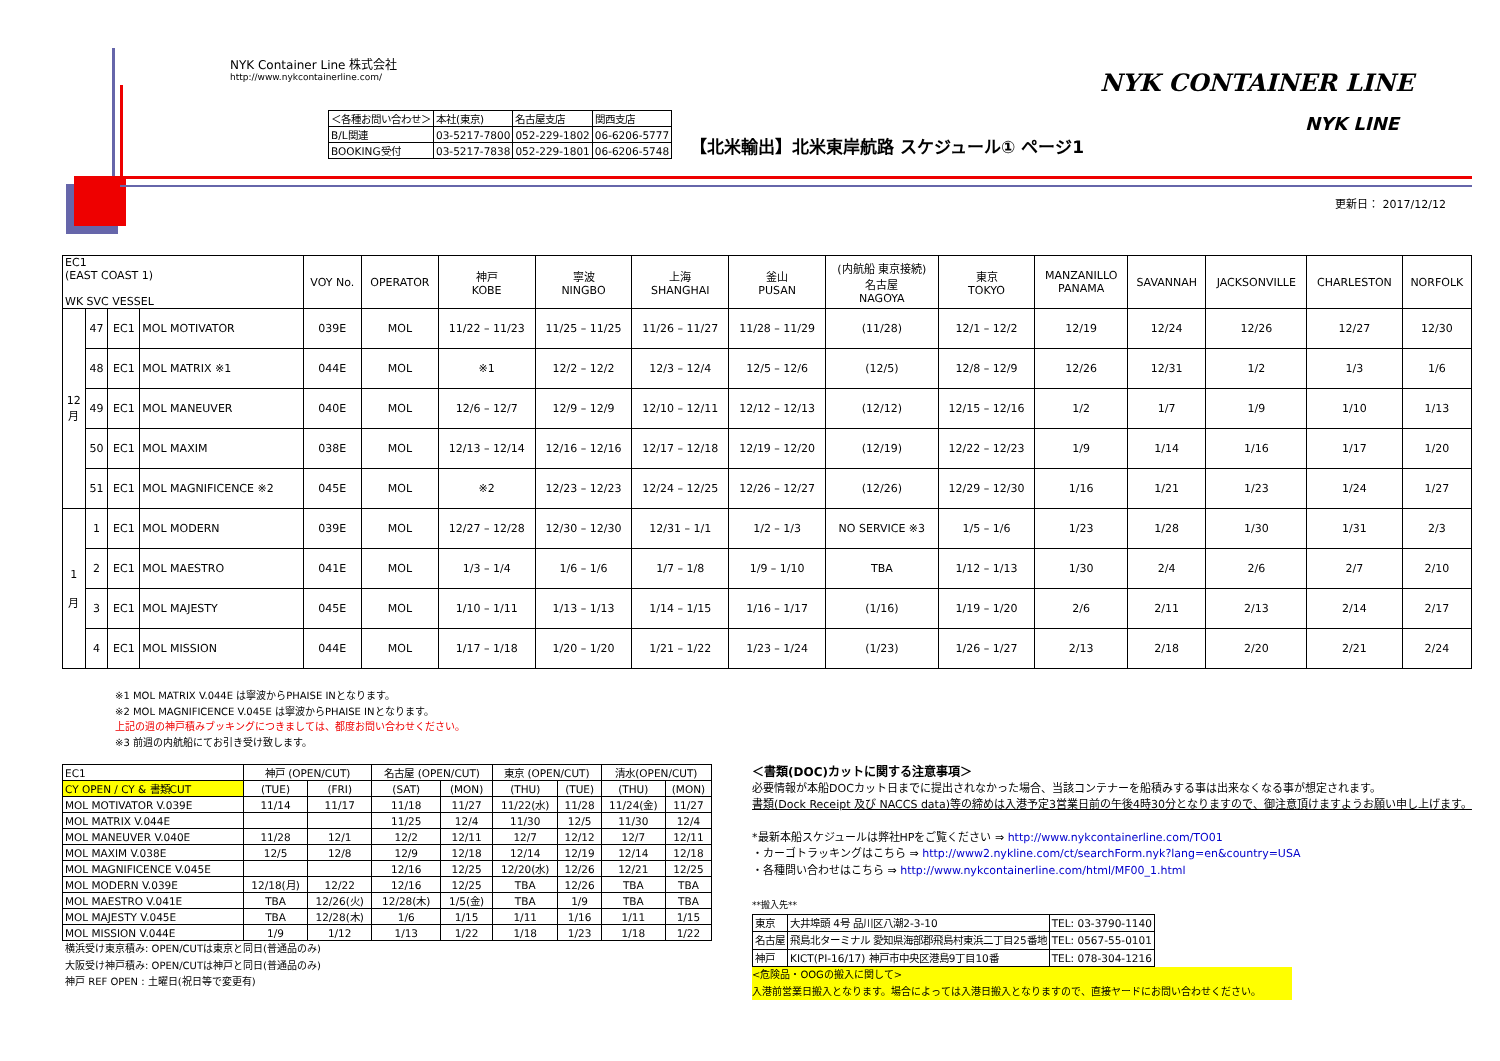NYK Container Line 株式会社
http://www.nykcontainerline.com/
| ＜各種お問い合わせ＞ | 本社(東京) | 名古屋支店 | 関西支店 |
| B/L関連 | 03-5217-7800 | 052-229-1802 | 06-6206-5777 |
| BOOKING受付 | 03-5217-7838 | 052-229-1801 | 06-6206-5748 |
【北米輸出】北米東岸航路 スケジュール① ページ1
NYK CONTAINER LINE
NYK LINE
更新日： 2017/12/12
| EC1 (EAST COAST 1) WK SVC VESSEL | | | | VOY No. | OPERATOR | 神戸 KOBE | 寧波 NINGBO | 上海 SHANGHAI | 釜山 PUSAN | (内航船 東京接続) 名古屋 NAGOYA | 東京 TOKYO | MANZANILLO PANAMA | SAVANNAH | JACKSONVILLE | CHARLESTON | NORFOLK |
| --- | --- | --- | --- | --- | --- | --- | --- | --- | --- | --- | --- | --- | --- | --- | --- | --- |
| 12 月 | 47 | EC1 | MOL MOTIVATOR | 039E | MOL | 11/22 – 11/23 | 11/25 – 11/25 | 11/26 – 11/27 | 11/28 – 11/29 | (11/28) | 12/1 – 12/2 | 12/19 | 12/24 | 12/26 | 12/27 | 12/30 |
| | 48 | EC1 | MOL MATRIX ※1 | 044E | MOL | ※1 | 12/2 – 12/2 | 12/3 – 12/4 | 12/5 – 12/6 | (12/5) | 12/8 – 12/9 | 12/26 | 12/31 | 1/2 | 1/3 | 1/6 |
| | 49 | EC1 | MOL MANEUVER | 040E | MOL | 12/6 – 12/7 | 12/9 – 12/9 | 12/10 – 12/11 | 12/12 – 12/13 | (12/12) | 12/15 – 12/16 | 1/2 | 1/7 | 1/9 | 1/10 | 1/13 |
| | 50 | EC1 | MOL MAXIM | 038E | MOL | 12/13 – 12/14 | 12/16 – 12/16 | 12/17 – 12/18 | 12/19 – 12/20 | (12/19) | 12/22 – 12/23 | 1/9 | 1/14 | 1/16 | 1/17 | 1/20 |
| | 51 | EC1 | MOL MAGNIFICENCE ※2 | 045E | MOL | ※2 | 12/23 – 12/23 | 12/24 – 12/25 | 12/26 – 12/27 | (12/26) | 12/29 – 12/30 | 1/16 | 1/21 | 1/23 | 1/24 | 1/27 |
| 1 月 | 1 | EC1 | MOL MODERN | 039E | MOL | 12/27 – 12/28 | 12/30 – 12/30 | 12/31 – 1/1 | 1/2 – 1/3 | NO SERVICE ※3 | 1/5 – 1/6 | 1/23 | 1/28 | 1/30 | 1/31 | 2/3 |
| | 2 | EC1 | MOL MAESTRO | 041E | MOL | 1/3 – 1/4 | 1/6 – 1/6 | 1/7 – 1/8 | 1/9 – 1/10 | TBA | 1/12 – 1/13 | 1/30 | 2/4 | 2/6 | 2/7 | 2/10 |
| | 3 | EC1 | MOL MAJESTY | 045E | MOL | 1/10 – 1/11 | 1/13 – 1/13 | 1/14 – 1/15 | 1/16 – 1/17 | (1/16) | 1/19 – 1/20 | 2/6 | 2/11 | 2/13 | 2/14 | 2/17 |
| | 4 | EC1 | MOL MISSION | 044E | MOL | 1/17 – 1/18 | 1/20 – 1/20 | 1/21 – 1/22 | 1/23 – 1/24 | (1/23) | 1/26 – 1/27 | 2/13 | 2/18 | 2/20 | 2/21 | 2/24 |
※1 MOL MATRIX V.044E は寧波からPHAISE INとなります。
※2 MOL MAGNIFICENCE V.045E は寧波からPHAISE INとなります。
上記の週の神戸積みブッキングにつきましては、都度お問い合わせください。
※3 前週の内航船にてお引き受け致します。
| EC1 | 神戸 (OPEN/CUT) | | 名古屋 (OPEN/CUT) | | 東京 (OPEN/CUT) | | 清水(OPEN/CUT) | |
| CY OPEN / CY & 書類CUT | (TUE) | (FRI) | (SAT) | (MON) | (THU) | (TUE) | (THU) | (MON) |
| MOL MOTIVATOR V.039E | 11/14 | 11/17 | 11/18 | 11/27 | 11/22(水) | 11/28 | 11/24(金) | 11/27 |
| MOL MATRIX V.044E | | | 11/25 | 12/4 | 11/30 | 12/5 | 11/30 | 12/4 |
| MOL MANEUVER V.040E | 11/28 | 12/1 | 12/2 | 12/11 | 12/7 | 12/12 | 12/7 | 12/11 |
| MOL MAXIM V.038E | 12/5 | 12/8 | 12/9 | 12/18 | 12/14 | 12/19 | 12/14 | 12/18 |
| MOL MAGNIFICENCE V.045E | | | 12/16 | 12/25 | 12/20(水) | 12/26 | 12/21 | 12/25 |
| MOL MODERN V.039E | 12/18(月) | 12/22 | 12/16 | 12/25 | TBA | 12/26 | TBA | TBA |
| MOL MAESTRO V.041E | TBA | 12/26(火) | 12/28(木) | 1/5(金) | TBA | 1/9 | TBA | TBA |
| MOL MAJESTY V.045E | TBA | 12/28(木) | 1/6 | 1/15 | 1/11 | 1/16 | 1/11 | 1/15 |
| MOL MISSION V.044E | 1/9 | 1/12 | 1/13 | 1/22 | 1/18 | 1/23 | 1/18 | 1/22 |
横浜受け東京積み: OPEN/CUTは東京と同日(普通品のみ)
大阪受け神戸積み: OPEN/CUTは神戸と同日(普通品のみ)
神戸 REF OPEN : 土曜日(祝日等で変更有)
＜書類(DOC)カットに関する注意事項＞
必要情報が本船DOCカット日までに提出されなかった場合、当該コンテナーを船積みする事は出来なくなる事が想定されます。
書類(Dock Receipt 及び NACCS data)等の締めは入港予定3営業日前の午後4時30分となりますので、御注意頂けますようお願い申し上げます。
*最新本船スケジュールは弊社HPをご覧ください ⇒ http://www.nykcontainerline.com/TO01
・カーゴトラッキングはこちら ⇒ http://www2.nykline.com/ct/searchForm.nyk?lang=en&country=USA
・各種問い合わせはこちら ⇒ http://www.nykcontainerline.com/html/MF00_1.html
**搬入先**
| 東京 | 大井埠頭 4号 品川区八潮2-3-10 | TEL: 03-3790-1140 |
| 名古屋 | 飛島北ターミナル 愛知県海部郡飛島村東浜二丁目25番地 | TEL: 0567-55-0101 |
| 神戸 | KICT(PI-16/17) 神戸市中央区港島9丁目10番 | TEL: 078-304-1216 |
<危険品・OOGの搬入に関して>
入港前営業日搬入となります。場合によっては入港日搬入となりますので、直接ヤードにお問い合わせください。